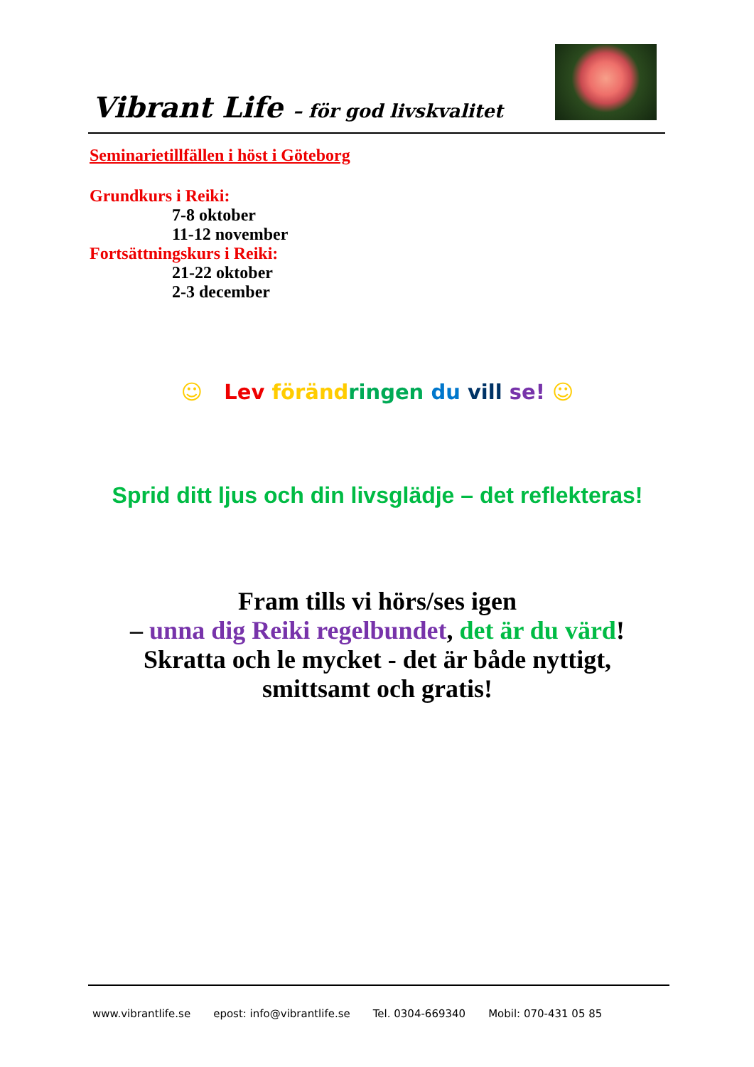Vibrant Life – för god livskvalitet
Seminarietillfällen i höst i Göteborg
Grundkurs i Reiki:
7-8 oktober
11-12 november
Fortsättningskurs i Reiki:
21-22 oktober
2-3 december
☺ Lev föränd ringen du vill se! ☺
Sprid ditt ljus och din livsglädje – det reflekteras!
Fram tills vi hörs/ses igen
– unna dig Reiki regelbundet, det är du värd!
Skratta och le mycket - det är både nyttigt,
smittsamt och gratis!
www.vibrantlife.se epost: info@vibrantlife.se Tel. 0304-669340 Mobil: 070-431 05 85